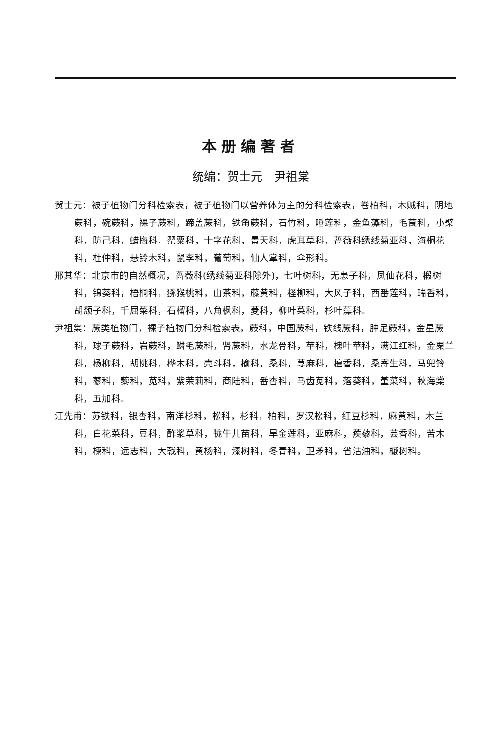本册编著者
统编：贺士元　尹祖棠
贺士元：被子植物门分科检索表，被子植物门以营养体为主的分科检索表，卷柏科，木贼科，阴地蕨科，碗蕨科，裸子蕨科，蹄盖蕨科，铁角蕨科，石竹科，睡莲科，金鱼藻科，毛茛科，小檗科，防己科，蜡梅科，罂粟科，十字花科，景天科，虎耳草科，蔷薇科绣线菊亚科，海桐花科，杜仲科，悬铃木科，鼠李科，葡萄科，仙人掌科，伞形科。
邢其华：北京市的自然概况，蔷薇科(绣线菊亚科除外)，七叶树科，无患子科，凤仙花科，椴树科，锦葵科，梧桐科，猕猴桃科，山茶科，藤黄科，柽柳科，大风子科，西番莲科，瑞香科，胡颓子科，千屈菜科，石榴科，八角枫科，菱科，柳叶菜科，杉叶藻科。
尹祖棠：蕨类植物门，裸子植物门分科检索表，蕨科，中国蕨科，铁线蕨科，肿足蕨科，金星蕨科，球子蕨科，岩蕨科，鳞毛蕨科，肾蕨科，水龙骨科，苹科，槐叶苹科，满江红科，金粟兰科，杨柳科，胡桃科，桦木科，壳斗科，榆科，桑科，荨麻科，檀香科，桑寄生科，马兜铃科，蓼科，藜科，苋科，紫茉莉科，商陆科，番杏科，马齿苋科，落葵科，堇菜科，秋海棠科，五加科。
江先甫：苏铁科，银杏科，南洋杉科，松科，杉科，柏科，罗汉松科，红豆杉科，麻黄科，木兰科，白花菜科，豆科，酢浆草科，牻牛儿苗科，旱金莲科，亚麻科，蒺藜科，芸香科，苦木科，楝科，远志科，大戟科，黄杨科，漆树科，冬青科，卫矛科，省沽油科，槭树科。